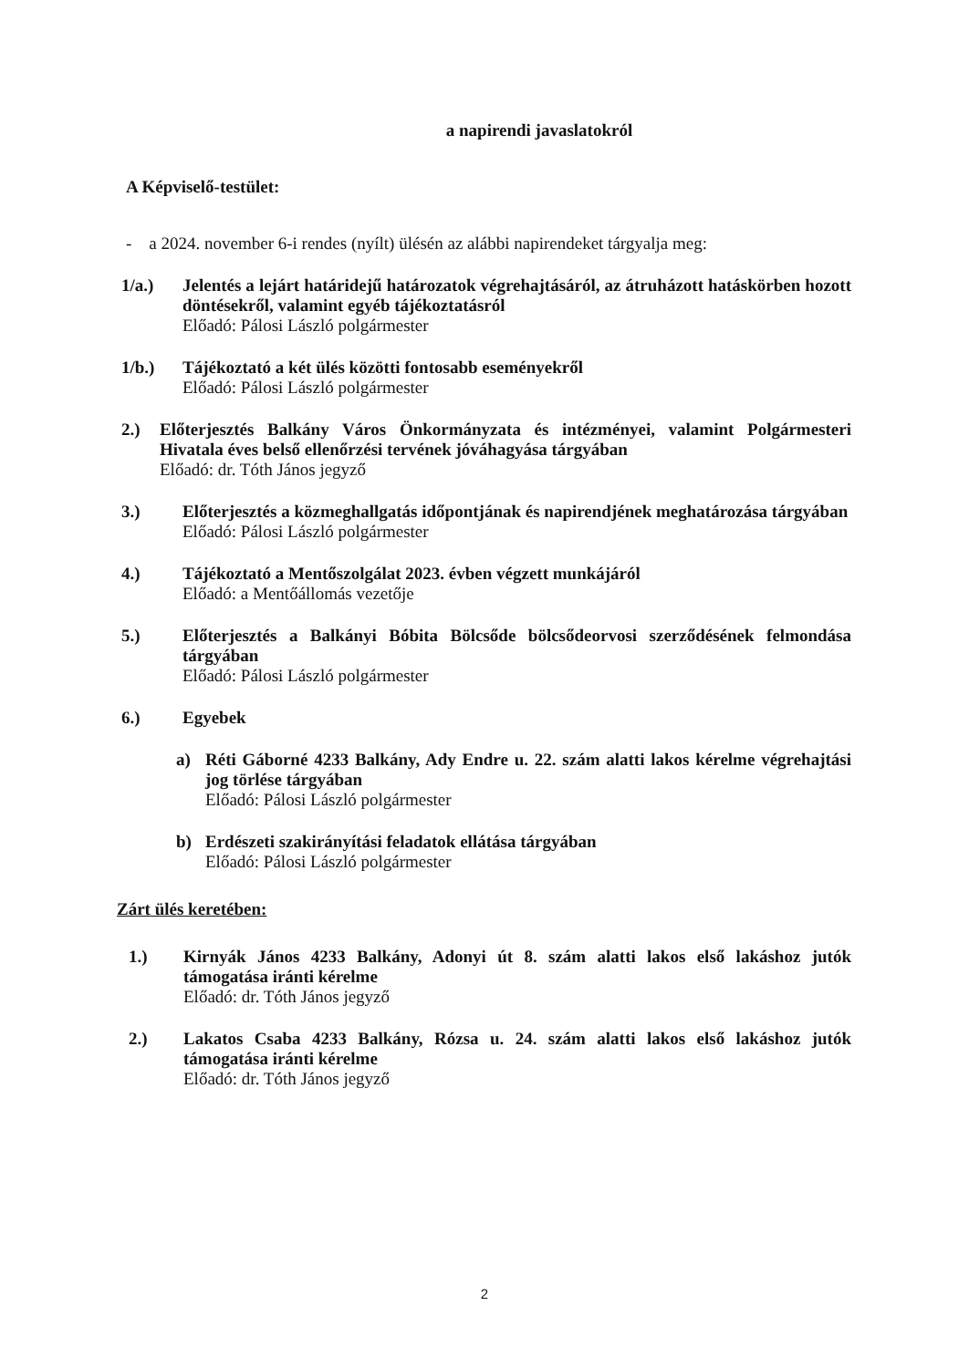a napirendi javaslatokról
A Képviselő-testület:
- a 2024. november 6-i rendes (nyílt) ülésén az alábbi napirendeket tárgyalja meg:
1/a.) Jelentés a lejárt határidejű határozatok végrehajtásáról, az átruházott hatáskörben hozott döntésekről, valamint egyéb tájékoztatásról
Előadó: Pálosi László polgármester
1/b.) Tájékoztató a két ülés közötti fontosabb eseményekről
Előadó: Pálosi László polgármester
2.) Előterjesztés Balkány Város Önkormányzata és intézményei, valamint Polgármesteri Hivatala éves belső ellenőrzési tervének jóváhagyása tárgyában
Előadó: dr. Tóth János jegyző
3.) Előterjesztés a közmeghallgatás időpontjának és napirendjének meghatározása tárgyában
Előadó: Pálosi László polgármester
4.) Tájékoztató a Mentőszolgálat 2023. évben végzett munkájáról
Előadó: a Mentőállomás vezetője
5.) Előterjesztés a Balkányi Bóbita Bölcsőde bölcsődeorvosi szerződésének felmondása tárgyában
Előadó: Pálosi László polgármester
6.) Egyebek
a) Réti Gáborné 4233 Balkány, Ady Endre u. 22. szám alatti lakos kérelme végrehajtási jog törlése tárgyában
Előadó: Pálosi László polgármester
b) Erdészeti szakirányítási feladatok ellátása tárgyában
Előadó: Pálosi László polgármester
Zárt ülés keretében:
1.) Kirnyák János 4233 Balkány, Adonyi út 8. szám alatti lakos első lakáshoz jutók támogatása iránti kérelme
Előadó: dr. Tóth János jegyző
2.) Lakatos Csaba 4233 Balkány, Rózsa u. 24. szám alatti lakos első lakáshoz jutók támogatása iránti kérelme
Előadó: dr. Tóth János jegyző
2